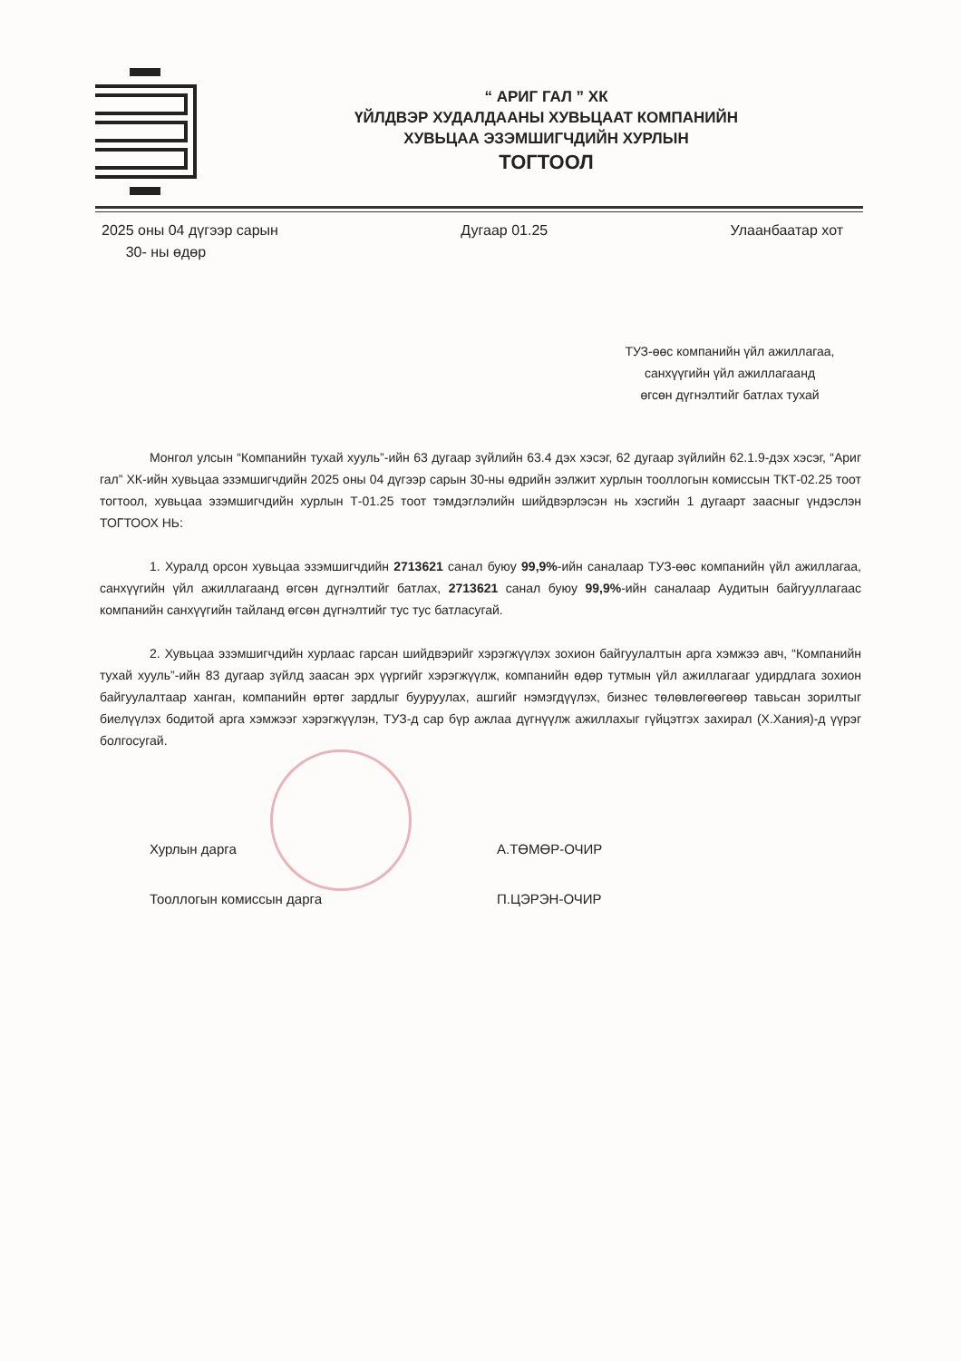“ АРИГ ГАЛ ” ХК
ҮЙЛДВЭР ХУДАЛДААНЫ ХУВЬЦААТ КОМПАНИЙН
ХУВЬЦАА ЭЗЭМШИГЧДИЙН ХУРЛЫН
ТОГТООЛ
2025 оны 04 дүгээр сарын
30- ны өдөр
Дугаар 01.25 Улаанбаатар хот
ТУЗ-өөс компанийн үйл ажиллагаа,
санхүүгийн үйл ажиллагаанд
өгсөн дүгнэлтийг батлах тухай
Монгол улсын “Компанийн тухай хууль”-ийн 63 дугаар зүйлийн 63.4 дэх хэсэг, 62 дугаар зүйлийн 62.1.9-дэх хэсэг, “Ариг гал” ХК-ийн хувьцаа эзэмшигчдийн 2025 оны 04 дүгээр сарын 30-ны өдрийн ээлжит хурлын тооллогын комиссын ТКТ-02.25 тоот тогтоол, хувьцаа эзэмшигчдийн хурлын Т-01.25 тоот тэмдэглэлийн шийдвэрлэсэн нь хэсгийн 1 дугаарт заасныг үндэслэн ТОГТООХ НЬ:
1. Хуралд орсон хувьцаа эзэмшигчдийн 2713621 санал буюу 99,9%-ийн саналаар ТУЗ-өөс компанийн үйл ажиллагаа, санхүүгийн үйл ажиллагаанд өгсөн дүгнэлтийг батлах, 2713621 санал буюу 99,9%-ийн саналаар Аудитын байгууллагаас компанийн санхүүгийн тайланд өгсөн дүгнэлтийг тус тус батласугай.
2. Хувьцаа эзэмшигчдийн хурлаас гарсан шийдвэрийг хэрэгжүүлэх зохион байгуулалтын арга хэмжээ авч, “Компанийн тухай хууль”-ийн 83 дугаар зүйлд заасан эрх үүргийг хэрэгжүүлж, компанийн өдөр тутмын үйл ажиллагааг удирдлага зохион байгуулалтаар ханган, компанийн өртөг зардлыг бууруулах, ашгийг нэмэгдүүлэх, бизнес төлөвлөгөөгөөр тавьсан зорилтыг биелүүлэх бодитой арга хэмжээг хэрэгжүүлэн, ТУЗ-д сар бүр ажлаа дүгнүүлж ажиллахыг гүйцэтгэх захирал (Х.Хания)-д үүрэг болгосугай.
Хурлын дарга А.ТӨМӨР-ОЧИР
Тооллогын комиссын дарга П.ЦЭРЭН-ОЧИР